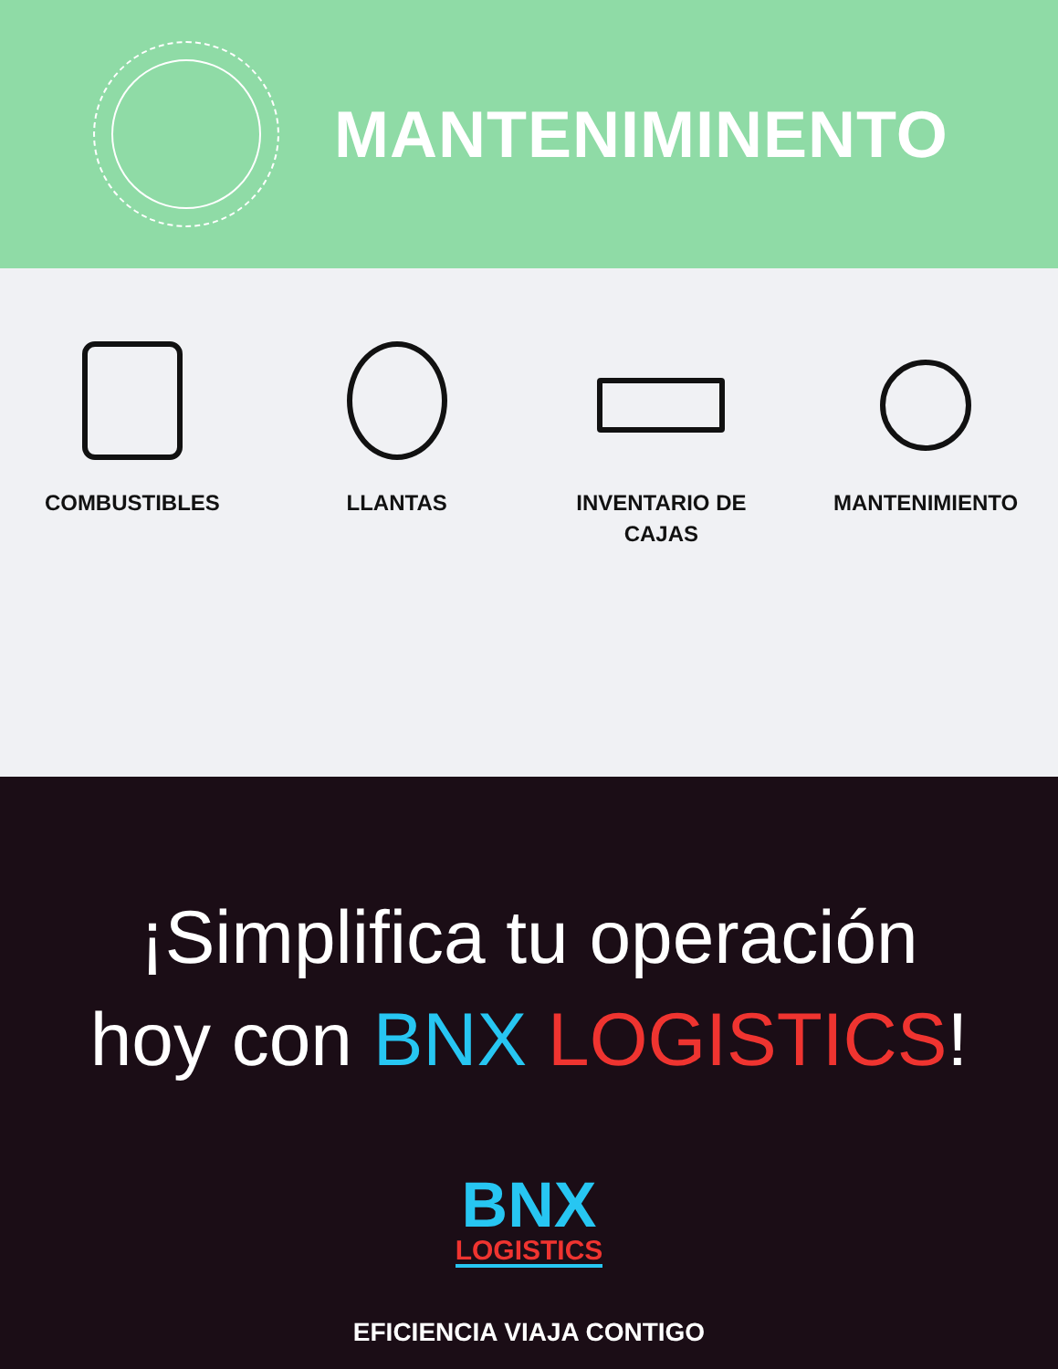MANTENIMINENTO
COMBUSTIBLES LLANTAS INVENTARIO DE
CAJAS
MANTENIMIENTO
¡Simplifica tu operación
hoy con BNX LOGISTICS!
BNX
LOGISTICS
EFICIENCIA VIAJA CONTIGO